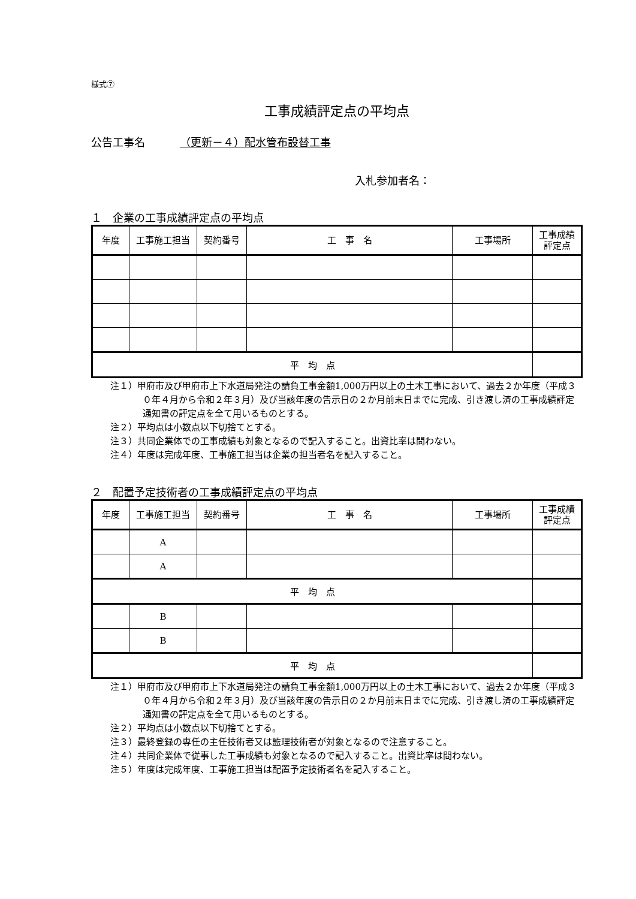様式⑦
工事成績評定点の平均点
公告工事名 （更新－４）配水管布設替工事
入札参加者名：
１　企業の工事成績評定点の平均点
| 年度 | 工事施工担当 | 契約番号 | 工 事 名 | 工事場所 | 工事成績 評定点 |
| --- | --- | --- | --- | --- | --- |
| 平 均 点 | | | | | |
注１）甲府市及び甲府市上下水道局発注の請負工事金額1,000万円以上の土木工事において、過去２か年度（平成３０年４月から令和２年３月）及び当該年度の告示日の２か月前末日までに完成、引き渡し済の工事成績評定通知書の評定点を全て用いるものとする。
注２）平均点は小数点以下切捨てとする。
注３）共同企業体での工事成績も対象となるので記入すること。出資比率は問わない。
注４）年度は完成年度、工事施工担当は企業の担当者名を記入すること。
２　配置予定技術者の工事成績評定点の平均点
| 年度 | 工事施工担当 | 契約番号 | 工 事 名 | 工事場所 | 工事成績 評定点 |
| --- | --- | --- | --- | --- | --- |
| | A | | | | |
| | A | | | | |
| 平 均 点 | | | | | |
| | B | | | | |
| | B | | | | |
| 平 均 点 | | | | | |
注１）甲府市及び甲府市上下水道局発注の請負工事金額1,000万円以上の土木工事において、過去２か年度（平成３０年４月から令和２年３月）及び当該年度の告示日の２か月前末日までに完成、引き渡し済の工事成績評定通知書の評定点を全て用いるものとする。
注２）平均点は小数点以下切捨てとする。
注３）最終登録の専任の主任技術者又は監理技術者が対象となるので注意すること。
注４）共同企業体で従事した工事成績も対象となるので記入すること。出資比率は問わない。
注５）年度は完成年度、工事施工担当は配置予定技術者名を記入すること。